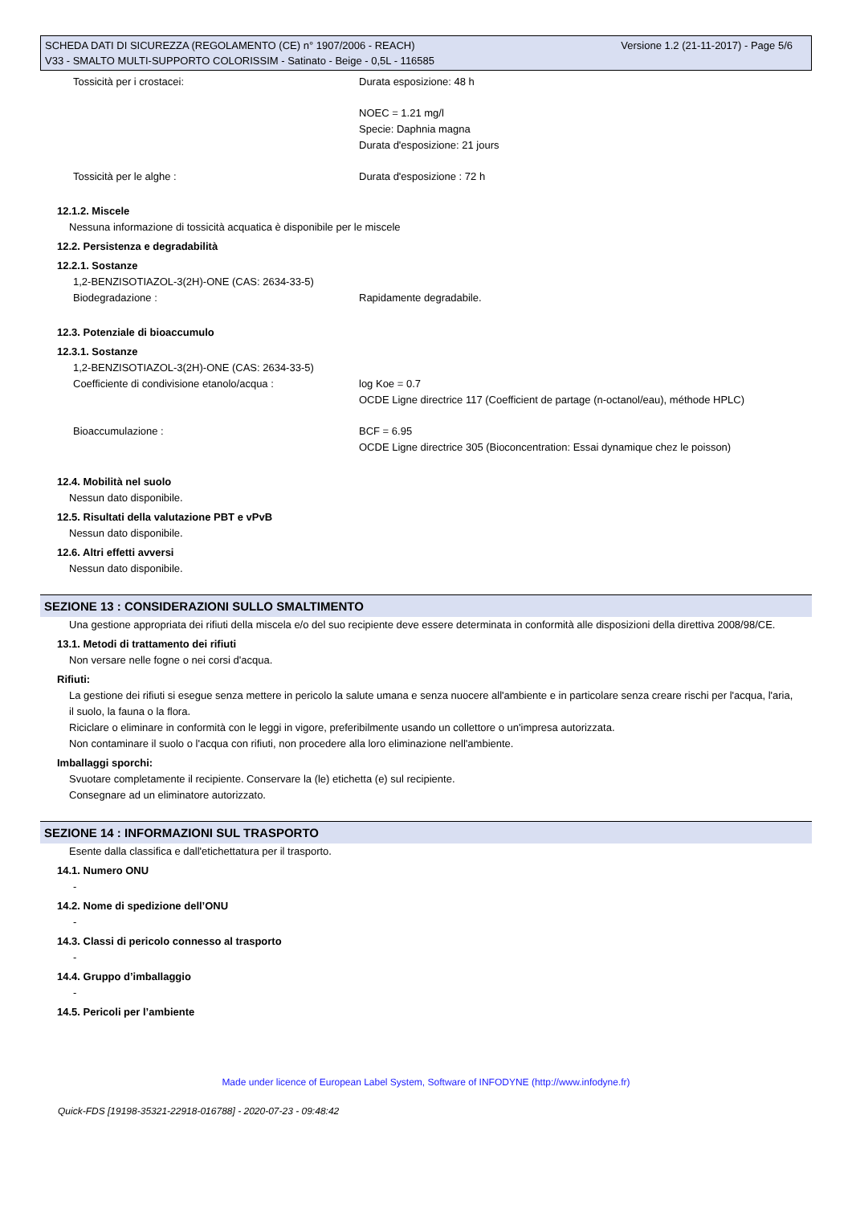Versione 1.2 (21-11-2017) - Page 5/6 SCHEDA DATI DI SICUREZZA (REGOLAMENTO (CE) n° 1907/2006 - REACH)
V33 - SMALTO MULTI-SUPPORTO COLORISSIM - Satinato - Beige - 0,5L - 116585
Tossicità per i crostacei: Durata esposizione: 48 h
NOEC = 1.21 mg/l
Specie: Daphnia magna
Durata d'esposizione: 21 jours
Tossicità per le alghe : Durata d'esposizione : 72 h
12.1.2. Miscele
Nessuna informazione di tossicità acquatica è disponibile per le miscele
12.2. Persistenza e degradabilità
12.2.1. Sostanze
1,2-BENZISOTIAZOL-3(2H)-ONE (CAS: 2634-33-5)
Biodegradazione : Rapidamente degradabile.
12.3. Potenziale di bioaccumulo
12.3.1. Sostanze
1,2-BENZISOTIAZOL-3(2H)-ONE (CAS: 2634-33-5)
Coefficiente di condivisione etanolo/acqua : log Koe = 0.7
OCDE Ligne directrice 117 (Coefficient de partage (n-octanol/eau), méthode HPLC)
Bioaccumulazione : BCF = 6.95
OCDE Ligne directrice 305 (Bioconcentration: Essai dynamique chez le poisson)
12.4. Mobilità nel suolo
Nessun dato disponibile.
12.5. Risultati della valutazione PBT e vPvB
Nessun dato disponibile.
12.6. Altri effetti avversi
Nessun dato disponibile.
SEZIONE 13 : CONSIDERAZIONI SULLO SMALTIMENTO
Una gestione appropriata dei rifiuti della miscela e/o del suo recipiente deve essere determinata in conformità alle disposizioni della direttiva 2008/98/CE.
13.1. Metodi di trattamento dei rifiuti
Non versare nelle fogne o nei corsi d'acqua.
Rifiuti:
La gestione dei rifiuti si esegue senza mettere in pericolo la salute umana e senza nuocere all'ambiente e in particolare senza creare rischi per l'acqua, l'aria, il suolo, la fauna o la flora.
Riciclare o eliminare in conformità con le leggi in vigore, preferibilmente usando un collettore o un'impresa autorizzata.
Non contaminare il suolo o l'acqua con rifiuti, non procedere alla loro eliminazione nell'ambiente.
Imballaggi sporchi:
Svuotare completamente il recipiente. Conservare la (le) etichetta (e) sul recipiente.
Consegnare ad un eliminatore autorizzato.
SEZIONE 14 : INFORMAZIONI SUL TRASPORTO
Esente dalla classifica e dall'etichettatura per il trasporto.
14.1. Numero ONU
-
14.2. Nome di spedizione dell’ONU
-
14.3. Classi di pericolo connesso al trasporto
-
14.4. Gruppo d’imballaggio
-
14.5. Pericoli per l’ambiente
Made under licence of European Label System, Software of INFODYNE (http://www.infodyne.fr)
Quick-FDS [19198-35321-22918-016788] - 2020-07-23 - 09:48:42